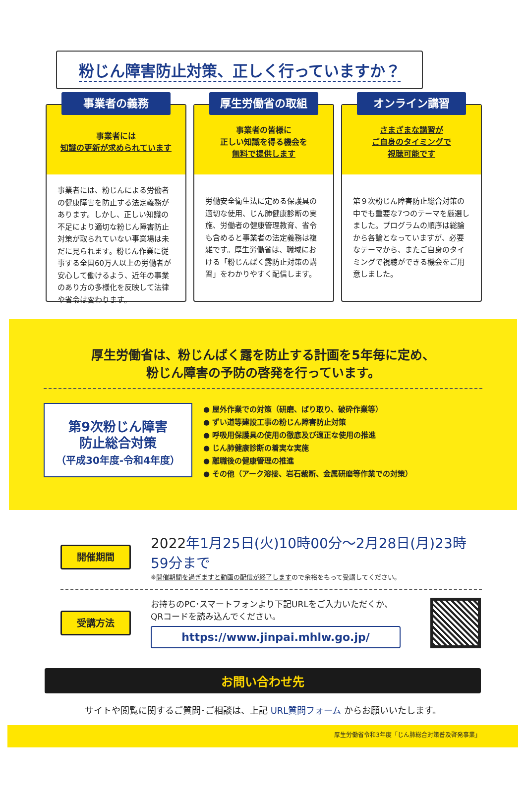粉じん障害防止対策、正しく行っていますか？
事業者の義務
事業者には
知識の更新が求められています
事業者には、粉じんによる労働者の健康障害を防止する法定義務があります。しかし、正しい知識の不足により適切な粉じん障害防止対策が取られていない事業場は未だに見られます。粉じん作業に従事する全国60万人以上の労働者が安心して働けるよう、近年の事業のあり方の多様化を反映して法律や省令は変わります。
厚生労働省の取組
事業者の皆様に
正しい知識を得る機会を
無料で提供します
労働安全衛生法に定める保護具の適切な使用、じん肺健康診断の実施、労働者の健康管理教育、省令も含めると事業者の法定義務は複雑です。厚生労働省は、職域における「粉じんばく露防止対策の講習」をわかりやすく配信します。
オンライン講習
さまざまな講習が
ご自身のタイミングで
視聴可能です
第９次粉じん障害防止総合対策の中でも重要な7つのテーマを厳選しました。プログラムの順序は総論から各論となっていますが、必要なテーマから、またご自身のタイミングで視聴ができる機会をご用意しました。
厚生労働省は、粉じんばく露を防止する計画を5年毎に定め、
粉じん障害の予防の啓発を行っています。
第9次粉じん障害
防止総合対策
（平成30年度-令和4年度）
● 屋外作業での対策（研磨、ばり取り、破砕作業等）
● ずい道等建設工事の粉じん障害防止対策
● 呼吸用保護具の使用の徹底及び適正な使用の推進
● じん肺健康診断の着実な実施
● 離職後の健康管理の推進
● その他（アーク溶接、岩石裁断、金属研磨等作業での対策）
開催期間
2022年1月25日(火)10時00分～2月28日(月)23時59分まで
※開催期間を過ぎますと動画の配信が終了しますので余裕をもって受講してください。
受講方法
お持ちのPC･スマートフォンより下記URLをご入力いただくか、
QRコードを読み込んでください。
https://www.jinpai.mhlw.go.jp/
お問い合わせ先
サイトや閲覧に関するご質問･ご相談は、上記 URL質問フォーム からお願いいたします。
厚生労働省令和3年度「じん肺総合対策普及啓発事業」